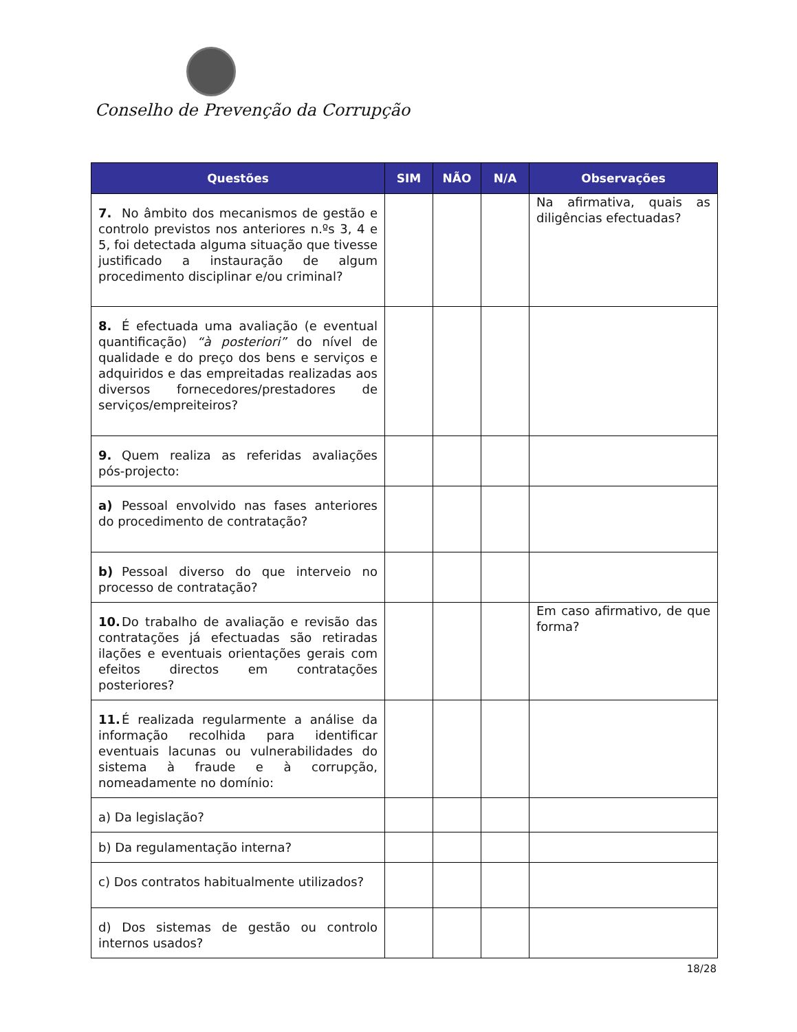Conselho de Prevenção da Corrupção
| Questões | SIM | NÃO | N/A | Observações |
| --- | --- | --- | --- | --- |
| 7. No âmbito dos mecanismos de gestão e controlo previstos nos anteriores n.ºs 3, 4 e 5, foi detectada alguma situação que tivesse justificado a instauração de algum procedimento disciplinar e/ou criminal? | | | | Na afirmativa, quais as diligências efectuadas? |
| 8. É efectuada uma avaliação (e eventual quantificação) “à posteriori” do nível de qualidade e do preço dos bens e serviços e adquiridos e das empreitadas realizadas aos diversos fornecedores/prestadores de serviços/empreiteiros? | | | | |
| 9. Quem realiza as referidas avaliações pós-projecto: | | | | |
| a) Pessoal envolvido nas fases anteriores do procedimento de contratação? | | | | |
| b) Pessoal diverso do que interveio no processo de contratação? | | | | |
| 10. Do trabalho de avaliação e revisão das contratações já efectuadas são retiradas ilações e eventuais orientações gerais com efeitos directos em contratações posteriores? | | | | Em caso afirmativo, de que forma? |
| 11. É realizada regularmente a análise da informação recolhida para identificar eventuais lacunas ou vulnerabilidades do sistema à fraude e à corrupção, nomeadamente no domínio: | | | | |
| a) Da legislação? | | | | |
| b) Da regulamentação interna? | | | | |
| c) Dos contratos habitualmente utilizados? | | | | |
| d) Dos sistemas de gestão ou controlo internos usados? | | | | |
18/28